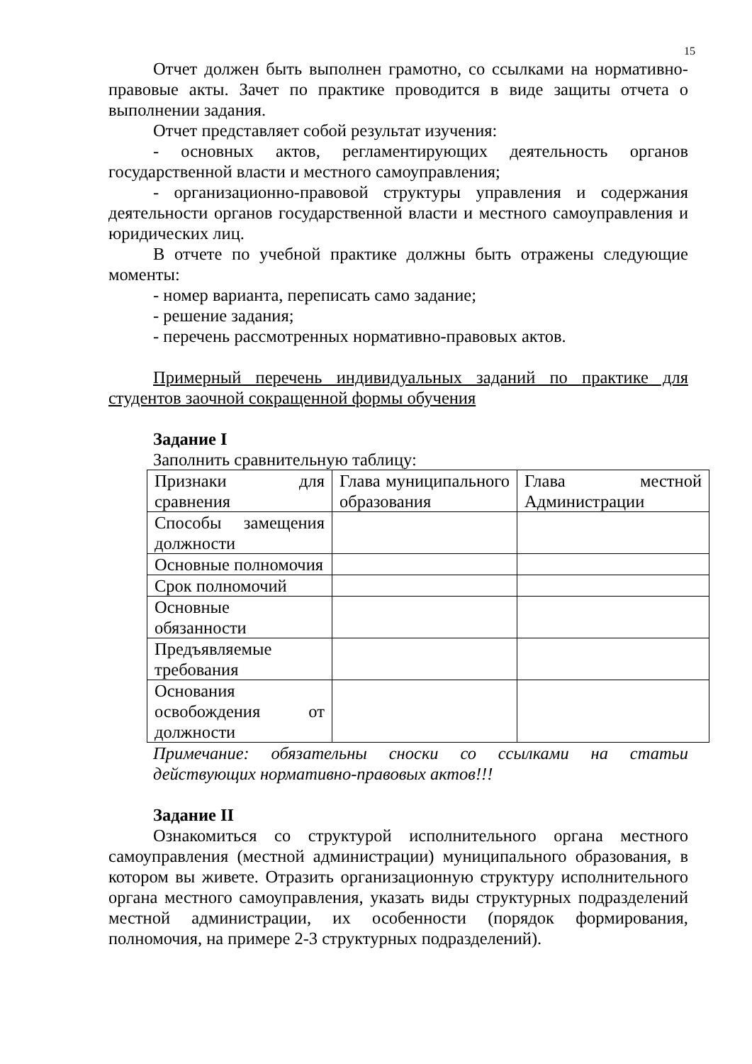15
Отчет должен быть выполнен грамотно, со ссылками на нормативно-правовые акты. Зачет по практике проводится в виде защиты отчета о выполнении задания.
Отчет представляет собой результат изучения:
- основных актов, регламентирующих деятельность органов государственной власти и местного самоуправления;
- организационно-правовой структуры управления и содержания деятельности органов государственной власти и местного самоуправления и юридических лиц.
В отчете по учебной практике должны быть отражены следующие моменты:
- номер варианта, переписать само задание;
- решение задания;
- перечень рассмотренных нормативно-правовых актов.
Примерный перечень индивидуальных заданий по практике для студентов заочной сокращенной формы обучения
Задание I
Заполнить сравнительную таблицу:
| Признаки для сравнения | Глава муниципального образования | Глава местной Администрации |
| Способы замещения должности | | |
| Основные полномочия | | |
| Срок полномочий | | |
| Основные обязанности | | |
| Предъявляемые требования | | |
| Основания освобождения от должности | | |
Примечание: обязательны сноски со ссылками на статьи действующих нормативно-правовых актов!!!
Задание II
Ознакомиться со структурой исполнительного органа местного самоуправления (местной администрации) муниципального образования, в котором вы живете. Отразить организационную структуру исполнительного органа местного самоуправления, указать виды структурных подразделений местной администрации, их особенности (порядок формирования, полномочия, на примере 2-3 структурных подразделений).